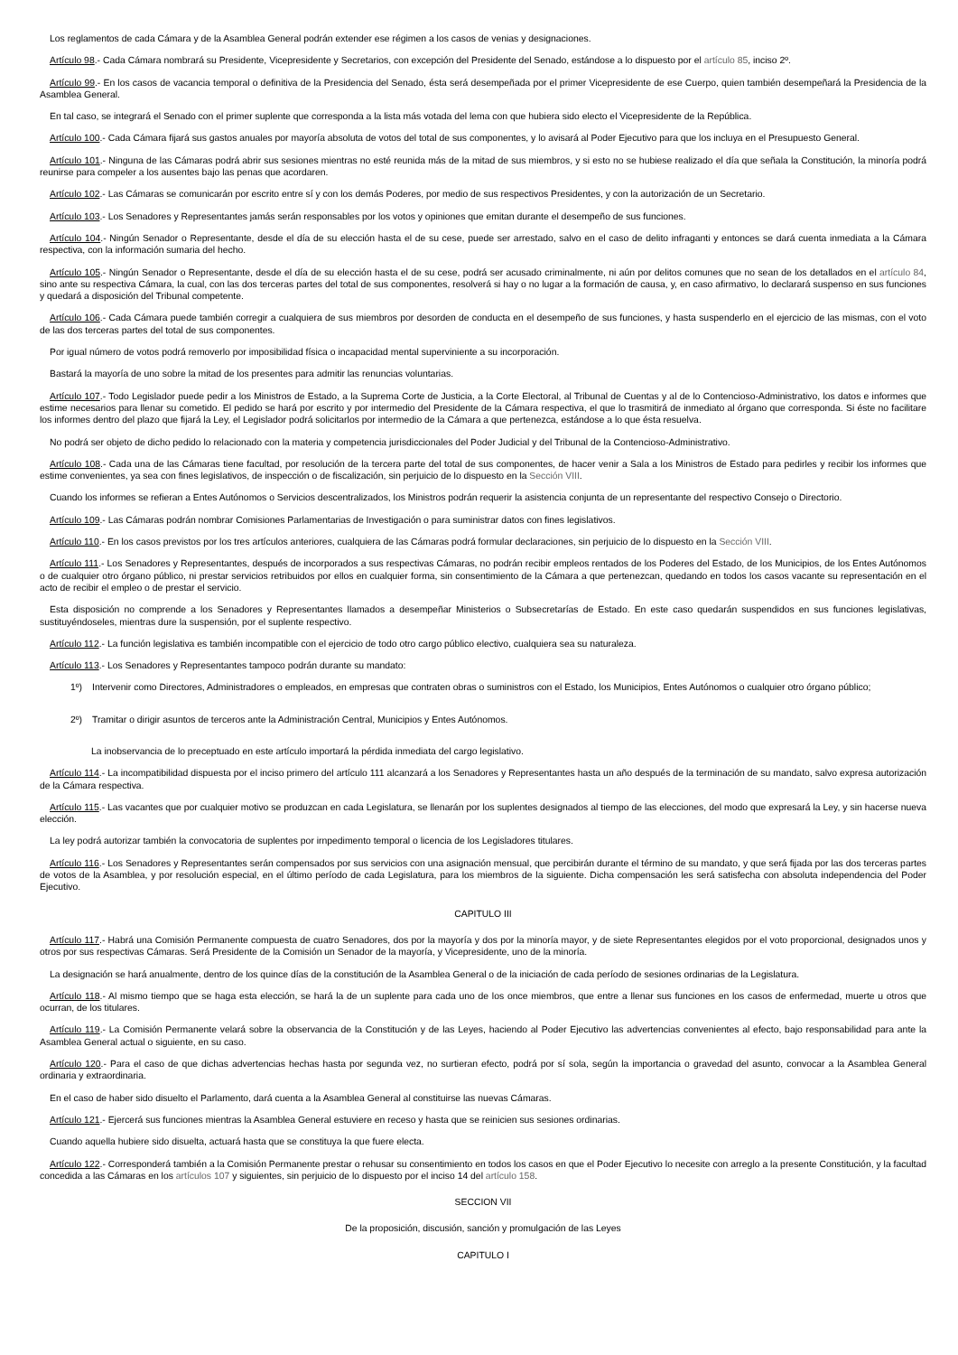Los reglamentos de cada Cámara y de la Asamblea General podrán extender ese régimen a los casos de venias y designaciones.
Artículo 98.- Cada Cámara nombrará su Presidente, Vicepresidente y Secretarios, con excepción del Presidente del Senado, estándose a lo dispuesto por el artículo 85, inciso 2º.
Artículo 99.- En los casos de vacancia temporal o definitiva de la Presidencia del Senado, ésta será desempeñada por el primer Vicepresidente de ese Cuerpo, quien también desempeñará la Presidencia de la Asamblea General.
En tal caso, se integrará el Senado con el primer suplente que corresponda a la lista más votada del lema con que hubiera sido electo el Vicepresidente de la República.
Artículo 100.- Cada Cámara fijará sus gastos anuales por mayoría absoluta de votos del total de sus componentes, y lo avisará al Poder Ejecutivo para que los incluya en el Presupuesto General.
Artículo 101.- Ninguna de las Cámaras podrá abrir sus sesiones mientras no esté reunida más de la mitad de sus miembros, y si esto no se hubiese realizado el día que señala la Constitución, la minoría podrá reunirse para compeler a los ausentes bajo las penas que acordaren.
Artículo 102.- Las Cámaras se comunicarán por escrito entre sí y con los demás Poderes, por medio de sus respectivos Presidentes, y con la autorización de un Secretario.
Artículo 103.- Los Senadores y Representantes jamás serán responsables por los votos y opiniones que emitan durante el desempeño de sus funciones.
Artículo 104.- Ningún Senador o Representante, desde el día de su elección hasta el de su cese, puede ser arrestado, salvo en el caso de delito infraganti y entonces se dará cuenta inmediata a la Cámara respectiva, con la información sumaria del hecho.
Artículo 105.- Ningún Senador o Representante, desde el día de su elección hasta el de su cese, podrá ser acusado criminalmente, ni aún por delitos comunes que no sean de los detallados en el artículo 84, sino ante su respectiva Cámara, la cual, con las dos terceras partes del total de sus componentes, resolverá si hay o no lugar a la formación de causa, y, en caso afirmativo, lo declarará suspenso en sus funciones y quedará a disposición del Tribunal competente.
Artículo 106.- Cada Cámara puede también corregir a cualquiera de sus miembros por desorden de conducta en el desempeño de sus funciones, y hasta suspenderlo en el ejercicio de las mismas, con el voto de las dos terceras partes del total de sus componentes.
Por igual número de votos podrá removerlo por imposibilidad física o incapacidad mental superviniente a su incorporación.
Bastará la mayoría de uno sobre la mitad de los presentes para admitir las renuncias voluntarias.
Artículo 107.- Todo Legislador puede pedir a los Ministros de Estado, a la Suprema Corte de Justicia, a la Corte Electoral, al Tribunal de Cuentas y al de lo Contencioso-Administrativo, los datos e informes que estime necesarios para llenar su cometido. El pedido se hará por escrito y por intermedio del Presidente de la Cámara respectiva, el que lo trasmitirá de inmediato al órgano que corresponda. Si éste no facilitare los informes dentro del plazo que fijará la Ley, el Legislador podrá solicitarlos por intermedio de la Cámara a que pertenezca, estándose a lo que ésta resuelva.
No podrá ser objeto de dicho pedido lo relacionado con la materia y competencia jurisdiccionales del Poder Judicial y del Tribunal de la Contencioso-Administrativo.
Artículo 108.- Cada una de las Cámaras tiene facultad, por resolución de la tercera parte del total de sus componentes, de hacer venir a Sala a los Ministros de Estado para pedirles y recibir los informes que estime convenientes, ya sea con fines legislativos, de inspección o de fiscalización, sin perjuicio de lo dispuesto en la Sección VIII.
Cuando los informes se refieran a Entes Autónomos o Servicios descentralizados, los Ministros podrán requerir la asistencia conjunta de un representante del respectivo Consejo o Directorio.
Artículo 109.- Las Cámaras podrán nombrar Comisiones Parlamentarias de Investigación o para suministrar datos con fines legislativos.
Artículo 110.- En los casos previstos por los tres artículos anteriores, cualquiera de las Cámaras podrá formular declaraciones, sin perjuicio de lo dispuesto en la Sección VIII.
Artículo 111.- Los Senadores y Representantes, después de incorporados a sus respectivas Cámaras, no podrán recibir empleos rentados de los Poderes del Estado, de los Municipios, de los Entes Autónomos o de cualquier otro órgano público, ni prestar servicios retribuidos por ellos en cualquier forma, sin consentimiento de la Cámara a que pertenezcan, quedando en todos los casos vacante su representación en el acto de recibir el empleo o de prestar el servicio.
Esta disposición no comprende a los Senadores y Representantes llamados a desempeñar Ministerios o Subsecretarías de Estado. En este caso quedarán suspendidos en sus funciones legislativas, sustituyéndoseles, mientras dure la suspensión, por el suplente respectivo.
Artículo 112.- La función legislativa es también incompatible con el ejercicio de todo otro cargo público electivo, cualquiera sea su naturaleza.
Artículo 113.- Los Senadores y Representantes tampoco podrán durante su mandato:
1º) Intervenir como Directores, Administradores o empleados, en empresas que contraten obras o suministros con el Estado, los Municipios, Entes Autónomos o cualquier otro órgano público;
2º) Tramitar o dirigir asuntos de terceros ante la Administración Central, Municipios y Entes Autónomos.
La inobservancia de lo preceptuado en este artículo importará la pérdida inmediata del cargo legislativo.
Artículo 114.- La incompatibilidad dispuesta por el inciso primero del artículo 111 alcanzará a los Senadores y Representantes hasta un año después de la terminación de su mandato, salvo expresa autorización de la Cámara respectiva.
Artículo 115.- Las vacantes que por cualquier motivo se produzcan en cada Legislatura, se llenarán por los suplentes designados al tiempo de las elecciones, del modo que expresará la Ley, y sin hacerse nueva elección.
La ley podrá autorizar también la convocatoria de suplentes por irnpedimento temporal o licencia de los Legisladores titulares.
Artículo 116.- Los Senadores y Representantes serán compensados por sus servicios con una asignación mensual, que percibirán durante el término de su mandato, y que será fijada por las dos terceras partes de votos de la Asamblea, y por resolución especial, en el último período de cada Legislatura, para los miembros de la siguiente. Dicha compensación les será satisfecha con absoluta independencia del Poder Ejecutivo.
CAPITULO III
Artículo 117.- Habrá una Comisión Permanente compuesta de cuatro Senadores, dos por la mayoría y dos por la minoría mayor, y de siete Representantes elegidos por el voto proporcional, designados unos y otros por sus respectivas Cámaras. Será Presidente de la Comisión un Senador de la mayoría, y Vicepresidente, uno de la minoría.
La designación se hará anualmente, dentro de los quince días de la constitución de la Asamblea General o de la iniciación de cada período de sesiones ordinarias de la Legislatura.
Artículo 118.- Al mismo tiempo que se haga esta elección, se hará la de un suplente para cada uno de los once miembros, que entre a llenar sus funciones en los casos de enfermedad, muerte u otros que ocurran, de los titulares.
Artículo 119.- La Comisión Permanente velará sobre la observancia de la Constitución y de las Leyes, haciendo al Poder Ejecutivo las advertencias convenientes al efecto, bajo responsabilidad para ante la Asamblea General actual o siguiente, en su caso.
Artículo 120.- Para el caso de que dichas advertencias hechas hasta por segunda vez, no surtieran efecto, podrá por sí sola, según la importancia o gravedad del asunto, convocar a la Asamblea General ordinaria y extraordinaria.
En el caso de haber sido disuelto el Parlamento, dará cuenta a la Asamblea General al constituirse las nuevas Cámaras.
Artículo 121.- Ejercerá sus funciones mientras la Asamblea General estuviere en receso y hasta que se reinicien sus sesiones ordinarias.
Cuando aquella hubiere sido disuelta, actuará hasta que se constituya la que fuere electa.
Artículo 122.- Corresponderá también a la Comisión Permanente prestar o rehusar su consentimiento en todos los casos en que el Poder Ejecutivo lo necesite con arreglo a la presente Constitución, y la facultad concedida a las Cámaras en los artículos 107 y siguientes, sin perjuicio de lo dispuesto por el inciso 14 del artículo 158.
SECCION VII
De la proposición, discusión, sanción y promulgación de las Leyes
CAPITULO I